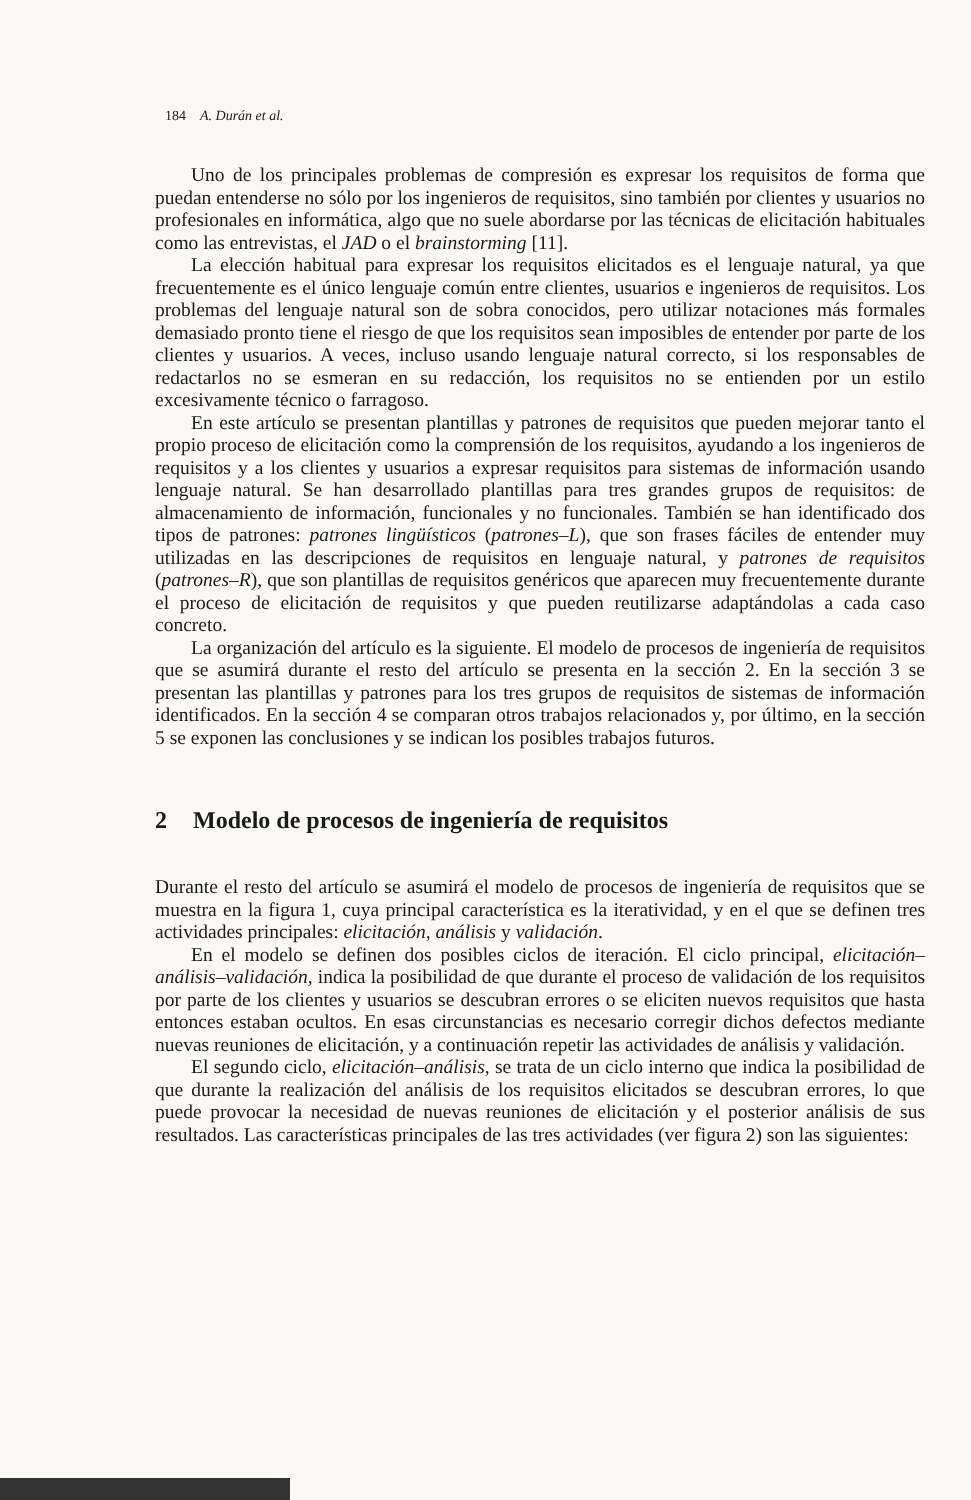184 A. Durán et al.
Uno de los principales problemas de compresión es expresar los requisitos de forma que puedan entenderse no sólo por los ingenieros de requisitos, sino también por clientes y usuarios no profesionales en informática, algo que no suele abordarse por las técnicas de elicitación habituales como las entrevistas, el JAD o el brainstorming [11].
La elección habitual para expresar los requisitos elicitados es el lenguaje natural, ya que frecuentemente es el único lenguaje común entre clientes, usuarios e ingenieros de requisitos. Los problemas del lenguaje natural son de sobra conocidos, pero utilizar notaciones más formales demasiado pronto tiene el riesgo de que los requisitos sean imposibles de entender por parte de los clientes y usuarios. A veces, incluso usando lenguaje natural correcto, si los responsables de redactarlos no se esmeran en su redacción, los requisitos no se entienden por un estilo excesivamente técnico o farragoso.
En este artículo se presentan plantillas y patrones de requisitos que pueden mejorar tanto el propio proceso de elicitación como la comprensión de los requisitos, ayudando a los ingenieros de requisitos y a los clientes y usuarios a expresar requisitos para sistemas de información usando lenguaje natural. Se han desarrollado plantillas para tres grandes grupos de requisitos: de almacenamiento de información, funcionales y no funcionales. También se han identificado dos tipos de patrones: patrones lingüísticos (patrones–L), que son frases fáciles de entender muy utilizadas en las descripciones de requisitos en lenguaje natural, y patrones de requisitos (patrones–R), que son plantillas de requisitos genéricos que aparecen muy frecuentemente durante el proceso de elicitación de requisitos y que pueden reutilizarse adaptándolas a cada caso concreto.
La organización del artículo es la siguiente. El modelo de procesos de ingeniería de requisitos que se asumirá durante el resto del artículo se presenta en la sección 2. En la sección 3 se presentan las plantillas y patrones para los tres grupos de requisitos de sistemas de información identificados. En la sección 4 se comparan otros trabajos relacionados y, por último, en la sección 5 se exponen las conclusiones y se indican los posibles trabajos futuros.
2 Modelo de procesos de ingeniería de requisitos
Durante el resto del artículo se asumirá el modelo de procesos de ingeniería de requisitos que se muestra en la figura 1, cuya principal característica es la iteratividad, y en el que se definen tres actividades principales: elicitación, análisis y validación.
En el modelo se definen dos posibles ciclos de iteración. El ciclo principal, elicitación–análisis–validación, indica la posibilidad de que durante el proceso de validación de los requisitos por parte de los clientes y usuarios se descubran errores o se eliciten nuevos requisitos que hasta entonces estaban ocultos. En esas circunstancias es necesario corregir dichos defectos mediante nuevas reuniones de elicitación, y a continuación repetir las actividades de análisis y validación.
El segundo ciclo, elicitación–análisis, se trata de un ciclo interno que indica la posibilidad de que durante la realización del análisis de los requisitos elicitados se descubran errores, lo que puede provocar la necesidad de nuevas reuniones de elicitación y el posterior análisis de sus resultados. Las características principales de las tres actividades (ver figura 2) son las siguientes: